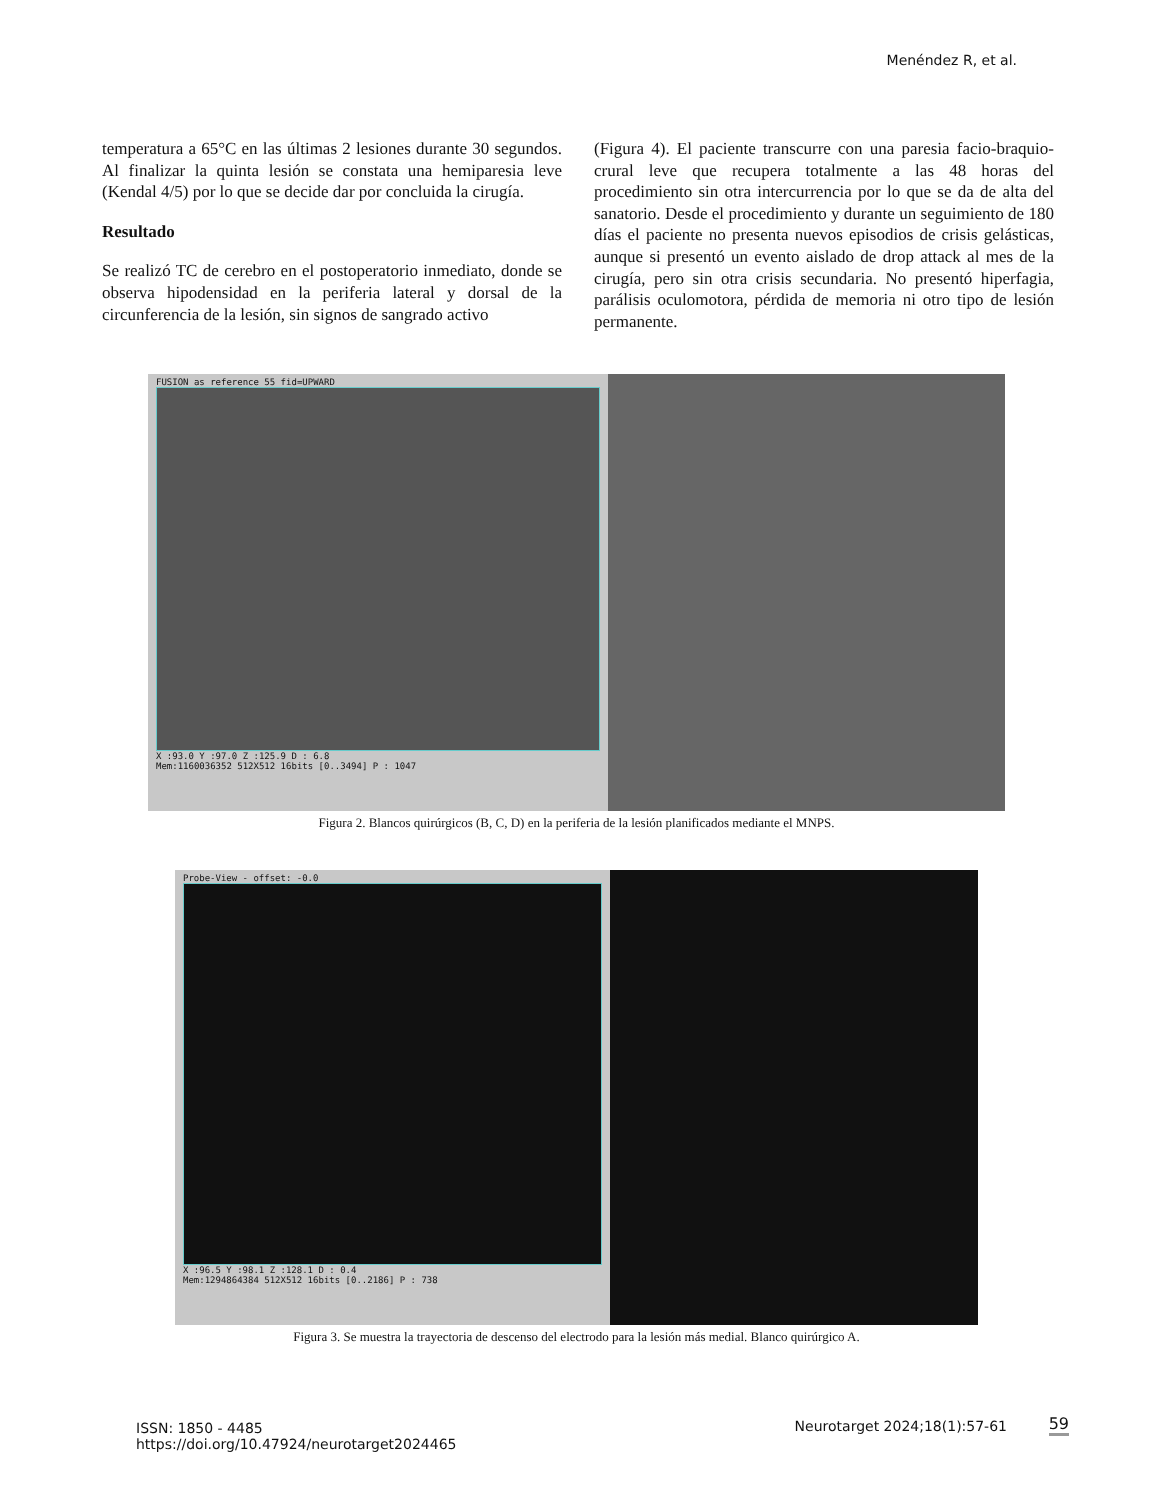Menéndez R, et al.
temperatura a 65°C en las últimas 2 lesiones durante 30 segundos. Al finalizar la quinta lesión se constata una hemiparesia leve (Kendal 4/5) por lo que se decide dar por concluida la cirugía.
Resultado
Se realizó TC de cerebro en el postoperatorio inmediato, donde se observa hipodensidad en la periferia lateral y dorsal de la circunferencia de la lesión, sin signos de sangrado activo
(Figura 4). El paciente transcurre con una paresia facio-braquio-crural leve que recupera totalmente a las 48 horas del procedimiento sin otra intercurrencia por lo que se da de alta del sanatorio. Desde el procedimiento y durante un seguimiento de 180 días el paciente no presenta nuevos episodios de crisis gelásticas, aunque si presentó un evento aislado de drop attack al mes de la cirugía, pero sin otra crisis secundaria. No presentó hiperfagia, parálisis oculomotora, pérdida de memoria ni otro tipo de lesión permanente.
FUSION as reference 55 fid=UPWARD
X :93.0 Y :97.0 Z :125.9 D : 6.8
Mem:1160036352 512X512 16bits [0..3494] P : 1047
Figura 2. Blancos quirúrgicos (B, C, D) en la periferia de la lesión planificados mediante el MNPS.
Probe-View - offset: -0.0
X :96.5 Y :98.1 Z :128.1 D : 0.4
Mem:1294864384 512X512 16bits [0..2186] P : 738
Figura 3. Se muestra la trayectoria de descenso del electrodo para la lesión más medial. Blanco quirúrgico A.
ISSN: 1850 - 4485
https://doi.org/10.47924/neurotarget2024465
Neurotarget 2024;18(1):57-61 59